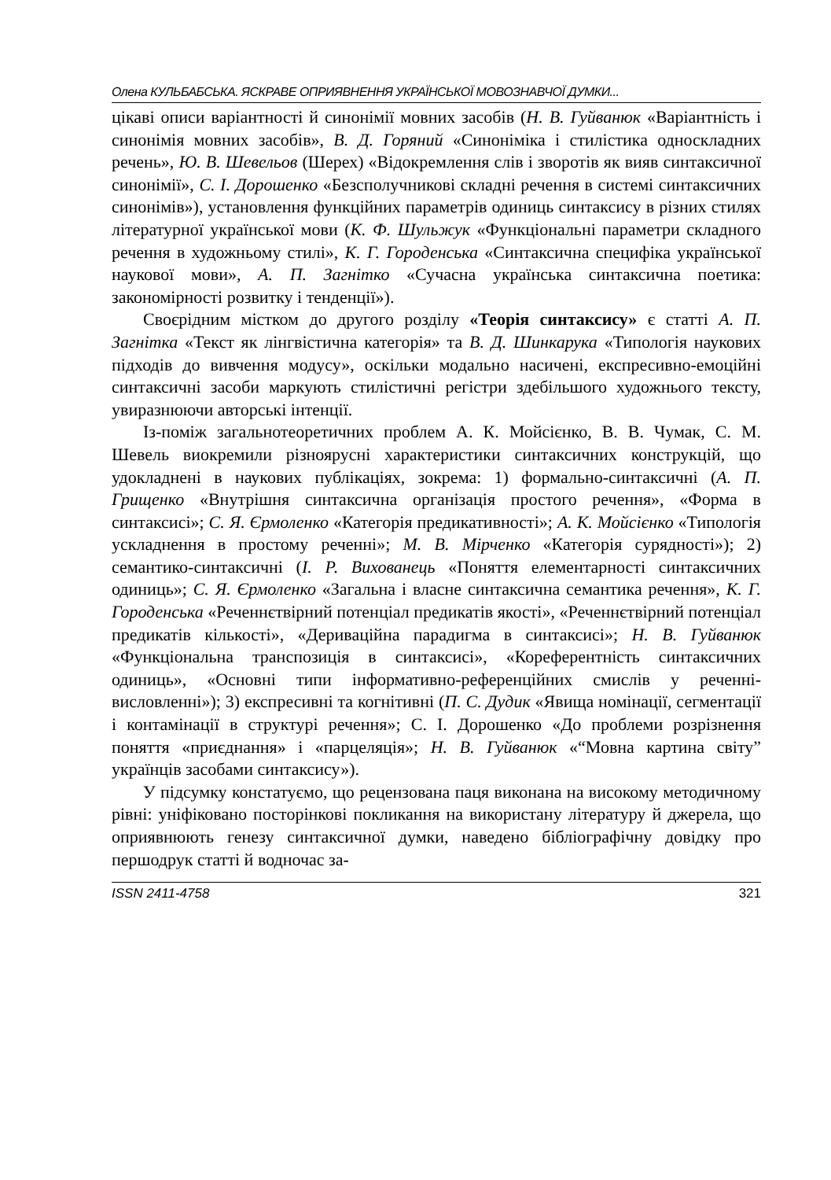Олена КУЛЬБАБСЬКА. ЯСКРАВЕ ОПРИЯВНЕННЯ УКРАЇНСЬКОЇ МОВОЗНАВЧОЇ ДУМКИ...
цікаві описи варіантності й синонімії мовних засобів (Н. В. Гуйванюк «Варіантність і синонімія мовних засобів», В. Д. Горяний «Синоніміка і стилістика односкладних речень», Ю. В. Шевельов (Шерех) «Відокремлення слів і зворотів як вияв синтаксичної синонімії», С. І. Дорошенко «Безсполучникові складні речення в системі синтаксичних синонімів»), установлення функційних параметрів одиниць синтаксису в різних стилях літературної української мови (К. Ф. Шульжук «Функціональні параметри складного речення в художньому стилі», К. Г. Городенська «Синтаксична специфіка української наукової мови», А. П. Загнітко «Сучасна українська синтаксична поетика: закономірності розвитку і тенденції»).
Своєрідним містком до другого розділу «Теорія синтаксису» є статті А. П. Загнітка «Текст як лінгвістична категорія» та В. Д. Шинкарука «Типологія наукових підходів до вивчення модусу», оскільки модально насичені, експресивно-емоційні синтаксичні засоби маркують стилістичні регістри здебільшого художнього тексту, увиразнюючи авторські інтенції.
Із-поміж загальнотеоретичних проблем А. К. Мойсієнко, В. В. Чумак, С. М. Шевель виокремили різноярусні характеристики синтаксичних конструкцій, що удокладнені в наукових публікаціях, зокрема: 1) формально-синтаксичні (А. П. Грищенко «Внутрішня синтаксична організація простого речення», «Форма в синтаксисі»; С. Я. Єрмоленко «Категорія предикативності»; А. К. Мойсієнко «Типологія ускладнення в простому реченні»; М. В. Мірченко «Категорія сурядності»); 2) семантико-синтаксичні (І. Р. Вихованець «Поняття елементарності синтаксичних одиниць»; С. Я. Єрмоленко «Загальна і власне синтаксична семантика речення», К. Г. Городенська «Реченнєтвірний потенціал предикатів якості», «Реченнєтвірний потенціал предикатів кількості», «Дериваційна парадигма в синтаксисі»; Н. В. Гуйванюк «Функціональна транспозиція в синтаксисі», «Кореферентність синтаксичних одиниць», «Основні типи інформативно-референційних смислів у реченні-висловленні»); 3) експресивні та когнітивні (П. С. Дудик «Явища номінації, сегментації і контамінації в структурі речення»; С. І. Дорошенко «До проблеми розрізнення поняття «приєднання» і «парцеляція»; Н. В. Гуйванюк «“Мовна картина світу” українців засобами синтаксису»).
У підсумку констатуємо, що рецензована паця виконана на високому методичному рівні: уніфіковано посторінкові покликання на використану літературу й джерела, що оприявнюють генезу синтаксичної думки, наведено бібліографічну довідку про першодрук статті й водночас за-
ISSN 2411-4758 321